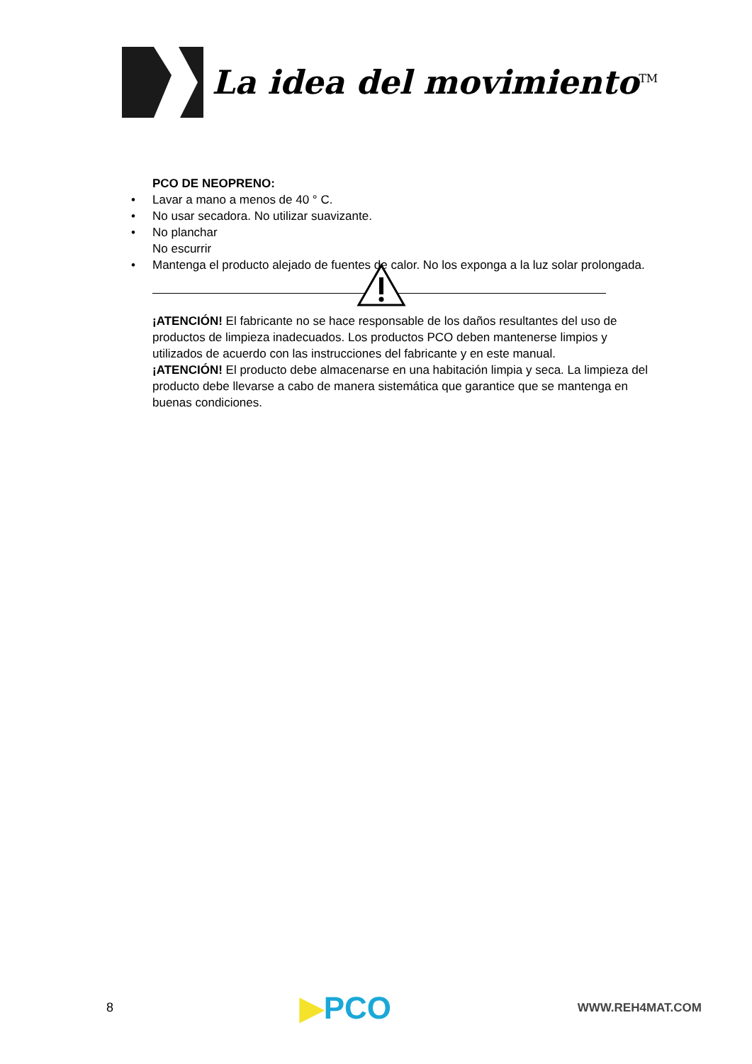La idea del movimiento<sup>TM</sup>
PCO DE NEOPRENO:
• Lavar a mano a menos de 40 ° C.
• No usar secadora. No utilizar suavizante.
• No planchar
No escurrir
• Mantenga el producto alejado de fuentes de calor. No los exponga a la luz solar prolongada.
¡ATENCIÓN! El fabricante no se hace responsable de los daños resultantes del uso de productos de limpieza inadecuados. Los productos PCO deben mantenerse limpios y utilizados de acuerdo con las instrucciones del fabricante y en este manual.
¡ATENCIÓN! El producto debe almacenarse en una habitación limpia y seca. La limpieza del producto debe llevarse a cabo de manera sistemática que garantice que se mantenga en buenas condiciones.
8 ▶PCO WWW.REH4MAT.COM